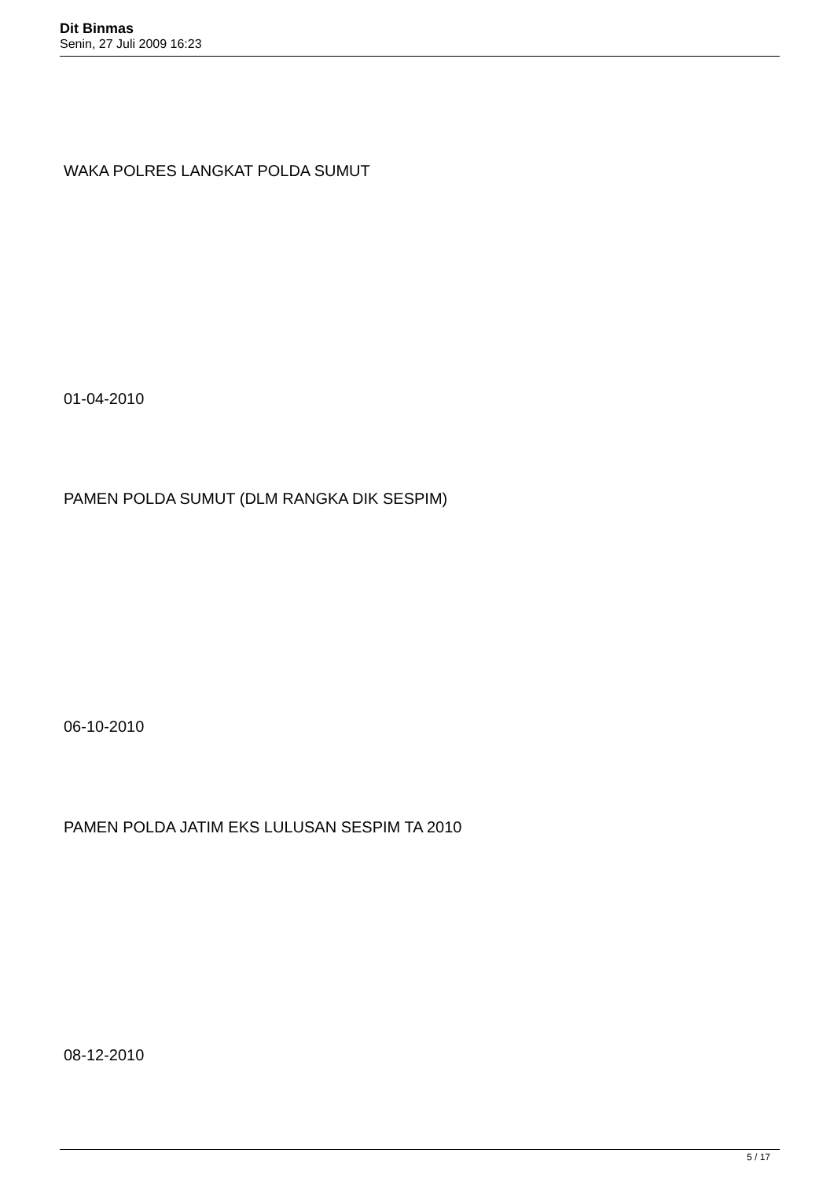Dit Binmas
Senin, 27 Juli 2009 16:23
WAKA POLRES LANGKAT POLDA SUMUT
01-04-2010
PAMEN POLDA SUMUT (DLM RANGKA DIK SESPIM)
06-10-2010
PAMEN POLDA JATIM EKS LULUSAN SESPIM TA 2010
08-12-2010
5 / 17